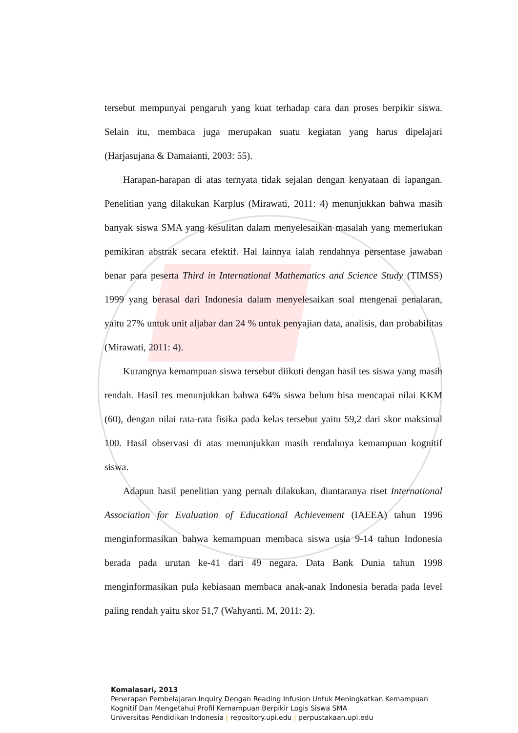tersebut mempunyai pengaruh yang kuat terhadap cara dan proses berpikir siswa. Selain itu, membaca juga merupakan suatu kegiatan yang harus dipelajari (Harjasujana & Damaianti, 2003: 55).
Harapan-harapan di atas ternyata tidak sejalan dengan kenyataan di lapangan. Penelitian yang dilakukan Karplus (Mirawati, 2011: 4) menunjukkan bahwa masih banyak siswa SMA yang kesulitan dalam menyelesaikan masalah yang memerlukan pemikiran abstrak secara efektif. Hal lainnya ialah rendahnya persentase jawaban benar para peserta Third in International Mathematics and Science Study (TIMSS) 1999 yang berasal dari Indonesia dalam menyelesaikan soal mengenai penalaran, yaitu 27% untuk unit aljabar dan 24 % untuk penyajian data, analisis, dan probabilitas (Mirawati, 2011: 4).
Kurangnya kemampuan siswa tersebut diikuti dengan hasil tes siswa yang masih rendah. Hasil tes menunjukkan bahwa 64% siswa belum bisa mencapai nilai KKM (60), dengan nilai rata-rata fisika pada kelas tersebut yaitu 59,2 dari skor maksimal 100. Hasil observasi di atas menunjukkan masih rendahnya kemampuan kognitif siswa.
Adapun hasil penelitian yang pernah dilakukan, diantaranya riset International Association for Evaluation of Educational Achievement (IAEEA) tahun 1996 menginformasikan bahwa kemampuan membaca siswa usia 9-14 tahun Indonesia berada pada urutan ke-41 dari 49 negara. Data Bank Dunia tahun 1998 menginformasikan pula kebiasaan membaca anak-anak Indonesia berada pada level paling rendah yaitu skor 51,7 (Wahyanti. M, 2011: 2).
Komalasari, 2013
Penerapan Pembelajaran Inquiry Dengan Reading Infusion Untuk Meningkatkan Kemampuan Kognitif Dan Mengetahui Profil Kemampuan Berpikir Logis Siswa SMA
Universitas Pendidikan Indonesia | repository.upi.edu | perpustakaan.upi.edu